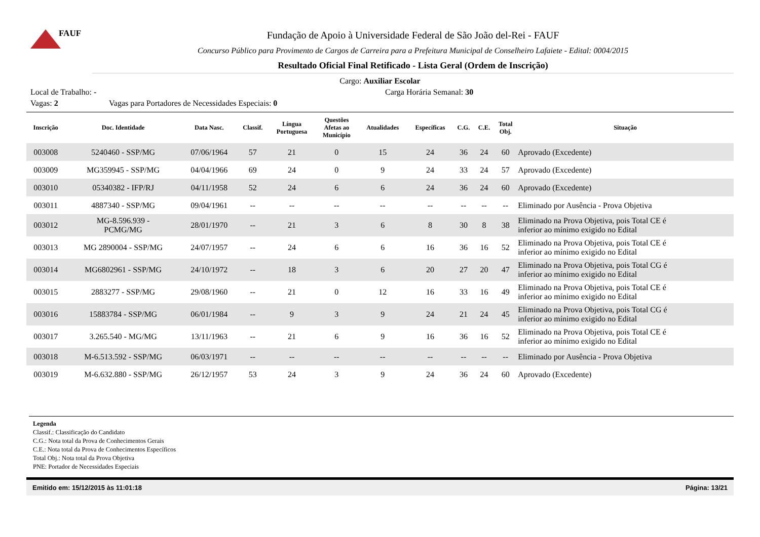FAUF
Fundação de Apoio à Universidade Federal de São João del-Rei - FAUF
Concurso Público para Provimento de Cargos de Carreira para a Prefeitura Municipal de Conselheiro Lafaiete - Edital: 0004/2015
Resultado Oficial Final Retificado - Lista Geral (Ordem de Inscrição)
Cargo: Auxiliar Escolar
Local de Trabalho: - Carga Horária Semanal: 30
Vagas: 2 Vagas para Portadores de Necessidades Especiais: 0
| Inscrição | Doc. Identidade | Data Nasc. | Classif. | Língua Portuguesa | Questões Afetas ao Município | Atualidades | Específicas | C.G. | C.E. | Total Obj. | Situação |
| --- | --- | --- | --- | --- | --- | --- | --- | --- | --- | --- | --- |
| 003008 | 5240460 - SSP/MG | 07/06/1964 | 57 | 21 | 0 | 15 | 24 | 36 | 24 | 60 | Aprovado (Excedente) |
| 003009 | MG359945 - SSP/MG | 04/04/1966 | 69 | 24 | 0 | 9 | 24 | 33 | 24 | 57 | Aprovado (Excedente) |
| 003010 | 05340382 - IFP/RJ | 04/11/1958 | 52 | 24 | 6 | 6 | 24 | 36 | 24 | 60 | Aprovado (Excedente) |
| 003011 | 4887340 - SSP/MG | 09/04/1961 | -- | -- | -- | -- | -- | -- | -- | -- | Eliminado por Ausência - Prova Objetiva |
| 003012 | MG-8.596.939 - PCMG/MG | 28/01/1970 | -- | 21 | 3 | 6 | 8 | 30 | 8 | 38 | Eliminado na Prova Objetiva, pois Total CE é inferior ao mínimo exigido no Edital |
| 003013 | MG 2890004 - SSP/MG | 24/07/1957 | -- | 24 | 6 | 6 | 16 | 36 | 16 | 52 | Eliminado na Prova Objetiva, pois Total CE é inferior ao mínimo exigido no Edital |
| 003014 | MG6802961 - SSP/MG | 24/10/1972 | -- | 18 | 3 | 6 | 20 | 27 | 20 | 47 | Eliminado na Prova Objetiva, pois Total CG é inferior ao mínimo exigido no Edital |
| 003015 | 2883277 - SSP/MG | 29/08/1960 | -- | 21 | 0 | 12 | 16 | 33 | 16 | 49 | Eliminado na Prova Objetiva, pois Total CE é inferior ao mínimo exigido no Edital |
| 003016 | 15883784 - SSP/MG | 06/01/1984 | -- | 9 | 3 | 9 | 24 | 21 | 24 | 45 | Eliminado na Prova Objetiva, pois Total CG é inferior ao mínimo exigido no Edital |
| 003017 | 3.265.540 - MG/MG | 13/11/1963 | -- | 21 | 6 | 9 | 16 | 36 | 16 | 52 | Eliminado na Prova Objetiva, pois Total CE é inferior ao mínimo exigido no Edital |
| 003018 | M-6.513.592 - SSP/MG | 06/03/1971 | -- | -- | -- | -- | -- | -- | -- | -- | Eliminado por Ausência - Prova Objetiva |
| 003019 | M-6.632.880 - SSP/MG | 26/12/1957 | 53 | 24 | 3 | 9 | 24 | 36 | 24 | 60 | Aprovado (Excedente) |
Legenda
Classif.: Classificação do Candidato
C.G.: Nota total da Prova de Conhecimentos Gerais
C.E.: Nota total da Prova de Conhecimentos Específicos
Total Obj.: Nota total da Prova Objetiva
PNE: Portador de Necessidades Especiais
Emitido em: 15/12/2015 às 11:01:18 Página: 13/21